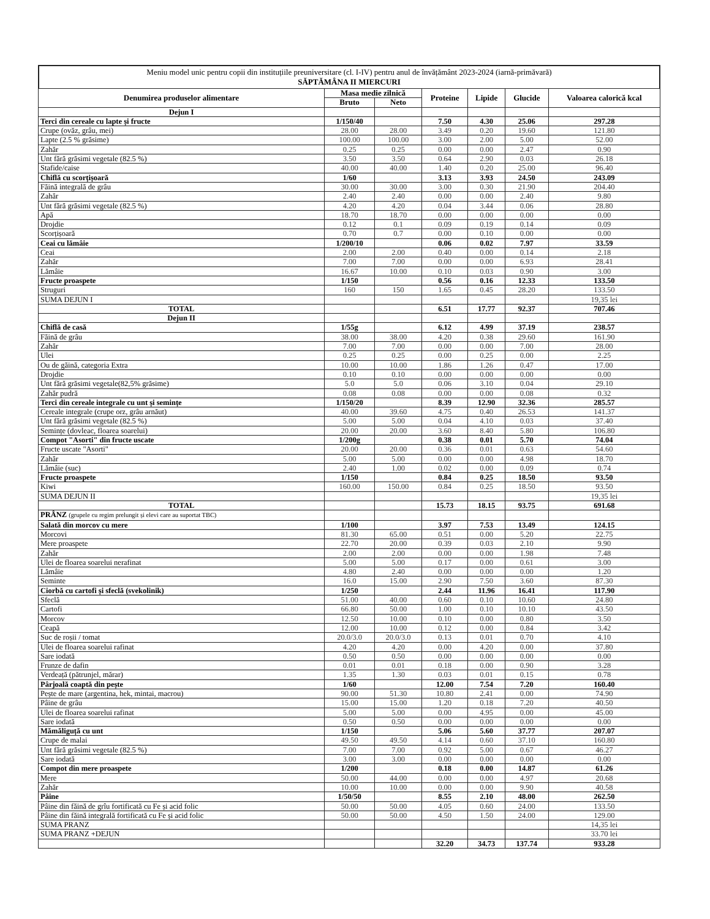Meniu model unic pentru copii din instituțiile preuniversitare (cl. I-IV) pentru anul de învățământ 2023-2024 (iarnă-primăvară)
SĂPTĂMÂNA II MIERCURI
| Denumirea produselor alimentare | Masa medie zilnică | | Proteine | Lipide | Glucide | Valoarea calorică kcal |
| --- | --- | --- | --- | --- | --- | --- |
| | Bruto | Neto | | | | |
| Dejun I | | | | | | |
| Terci din cereale cu lapte și fructe | 1/150/40 | | 7.50 | 4.30 | 25.06 | 297.28 |
| Crupe (ovăz, grâu, mei) | 28.00 | 28.00 | 3.49 | 0.20 | 19.60 | 121.80 |
| Lapte (2.5 % grăsime) | 100.00 | 100.00 | 3.00 | 2.00 | 5.00 | 52.00 |
| Zahăr | 0.25 | 0.25 | 0.00 | 0.00 | 2.47 | 0.90 |
| Unt fără grăsimi vegetale (82.5 %) | 3.50 | 3.50 | 0.64 | 2.90 | 0.03 | 26.18 |
| Stafide/caise | 40.00 | 40.00 | 1.40 | 0.20 | 25.00 | 96.40 |
| Chiflă cu scorțișoară | 1/60 | | 3.13 | 3.93 | 24.50 | 243.09 |
| Făină integrală de grâu | 30.00 | 30.00 | 3.00 | 0.30 | 21.90 | 204.40 |
| Zahăr | 2.40 | 2.40 | 0.00 | 0.00 | 2.40 | 9.80 |
| Unt fără grăsimi vegetale (82.5 %) | 4.20 | 4.20 | 0.04 | 3.44 | 0.06 | 28.80 |
| Apă | 18.70 | 18.70 | 0.00 | 0.00 | 0.00 | 0.00 |
| Drojdie | 0.12 | 0.1 | 0.09 | 0.19 | 0.14 | 0.09 |
| Scorțișoară | 0.70 | 0.7 | 0.00 | 0.10 | 0.00 | 0.00 |
| Ceai cu lămâie | 1/200/10 | | 0.06 | 0.02 | 7.97 | 33.59 |
| Ceai | 2.00 | 2.00 | 0.40 | 0.00 | 0.14 | 2.18 |
| Zahăr | 7.00 | 7.00 | 0.00 | 0.00 | 6.93 | 28.41 |
| Lămâie | 16.67 | 10.00 | 0.10 | 0.03 | 0.90 | 3.00 |
| Fructe proaspete | 1/150 | | 0.56 | 0.16 | 12.33 | 133.50 |
| Struguri | 160 | 150 | 1.65 | 0.45 | 28.20 | 133.50 |
| SUMA DEJUN I | | | | | | 19,35 lei |
| TOTAL | | | 6.51 | 17.77 | 92.37 | 707.46 |
| Dejun II | | | | | | |
| Chiflă de casă | 1/55g | | 6.12 | 4.99 | 37.19 | 238.57 |
| Făină de grâu | 38.00 | 38.00 | 4.20 | 0.38 | 29.60 | 161.90 |
| Zahăr | 7.00 | 7.00 | 0.00 | 0.00 | 7.00 | 28.00 |
| Ulei | 0.25 | 0.25 | 0.00 | 0.25 | 0.00 | 2.25 |
| Ou de găină, categoria Extra | 10.00 | 10.00 | 1.86 | 1.26 | 0.47 | 17.00 |
| Drojdie | 0.10 | 0.10 | 0.00 | 0.00 | 0.00 | 0.00 |
| Unt fără grăsimi vegetale(82,5% grăsime) | 5.0 | 5.0 | 0.06 | 3.10 | 0.04 | 29.10 |
| Zahăr pudră | 0.08 | 0.08 | 0.00 | 0.00 | 0.08 | 0.32 |
| Terci din cereale integrale cu unt și semințe | 1/150/20 | | 8.39 | 12.90 | 32.36 | 285.57 |
| Cereale integrale (crupe orz, grâu arnăut) | 40.00 | 39.60 | 4.75 | 0.40 | 26.53 | 141.37 |
| Unt fără grăsimi vegetale (82.5 %) | 5.00 | 5.00 | 0.04 | 4.10 | 0.03 | 37.40 |
| Semințe (dovleac, floarea soarelui) | 20.00 | 20.00 | 3.60 | 8.40 | 5.80 | 106.80 |
| Compot "Asorti" din fructe uscate | 1/200g | | 0.38 | 0.01 | 5.70 | 74.04 |
| Fructe uscate "Asorti" | 20.00 | 20.00 | 0.36 | 0.01 | 0.63 | 54.60 |
| Zahăr | 5.00 | 5.00 | 0.00 | 0.00 | 4.98 | 18.70 |
| Lămâie (suc) | 2.40 | 1.00 | 0.02 | 0.00 | 0.09 | 0.74 |
| Fructe proaspete | 1/150 | | 0.84 | 0.25 | 18.50 | 93.50 |
| Kiwi | 160.00 | 150.00 | 0.84 | 0.25 | 18.50 | 93.50 |
| SUMA DEJUN II | | | | | | 19,35 lei |
| TOTAL | | | 15.73 | 18.15 | 93.75 | 691.68 |
| PRÂNZ (grupele cu regim prelungit și elevi care au suportat TBC) | | | | | | |
| Salată din morcov cu mere | 1/100 | | 3.97 | 7.53 | 13.49 | 124.15 |
| Morcovi | 81.30 | 65.00 | 0.51 | 0.00 | 5.20 | 22.75 |
| Mere proaspete | 22.70 | 20.00 | 0.39 | 0.03 | 2.10 | 9.90 |
| Zahăr | 2.00 | 2.00 | 0.00 | 0.00 | 1.98 | 7.48 |
| Ulei de floarea soarelui nerafinat | 5.00 | 5.00 | 0.17 | 0.00 | 0.61 | 3.00 |
| Lămâie | 4.80 | 2.40 | 0.00 | 0.00 | 0.00 | 1.20 |
| Seminte | 16.0 | 15.00 | 2.90 | 7.50 | 3.60 | 87.30 |
| Ciorbă cu cartofi și sfeclă (svekolinik) | 1/250 | | 2.44 | 11.96 | 16.41 | 117.90 |
| Sfeclă | 51.00 | 40.00 | 0.60 | 0.10 | 10.60 | 24.80 |
| Cartofi | 66.80 | 50.00 | 1.00 | 0.10 | 10.10 | 43.50 |
| Morcov | 12.50 | 10.00 | 0.10 | 0.00 | 0.80 | 3.50 |
| Ceapă | 12.00 | 10.00 | 0.12 | 0.00 | 0.84 | 3.42 |
| Suc de roșii / tomat | 20.0/3.0 | 20.0/3.0 | 0.13 | 0.01 | 0.70 | 4.10 |
| Ulei de floarea soarelui rafinat | 4.20 | 4.20 | 0.00 | 4.20 | 0.00 | 37.80 |
| Sare iodată | 0.50 | 0.50 | 0.00 | 0.00 | 0.00 | 0.00 |
| Frunze de dafin | 0.01 | 0.01 | 0.18 | 0.00 | 0.90 | 3.28 |
| Verdeață (pătrunjel, mărar) | 1.35 | 1.30 | 0.03 | 0.01 | 0.15 | 0.78 |
| Pârjoală coaptă din pește | 1/60 | | 12.00 | 7.54 | 7.20 | 160.40 |
| Pește de mare (argentina, hek, mintai, macrou) | 90.00 | 51.30 | 10.80 | 2.41 | 0.00 | 74.90 |
| Pâine de grâu | 15.00 | 15.00 | 1.20 | 0.18 | 7.20 | 40.50 |
| Ulei de floarea soarelui rafinat | 5.00 | 5.00 | 0.00 | 4.95 | 0.00 | 45.00 |
| Sare iodată | 0.50 | 0.50 | 0.00 | 0.00 | 0.00 | 0.00 |
| Mămăliguță cu unt | 1/150 | | 5.06 | 5.60 | 37.77 | 207.07 |
| Crupe de malai | 49.50 | 49.50 | 4.14 | 0.60 | 37.10 | 160.80 |
| Unt fără grăsimi vegetale (82.5 %) | 7.00 | 7.00 | 0.92 | 5.00 | 0.67 | 46.27 |
| Sare iodată | 3.00 | 3.00 | 0.00 | 0.00 | 0.00 | 0.00 |
| Compot din mere proaspete | 1/200 | | 0.18 | 0.00 | 14.87 | 61.26 |
| Mere | 50.00 | 44.00 | 0.00 | 0.00 | 4.97 | 20.68 |
| Zahăr | 10.00 | 10.00 | 0.00 | 0.00 | 9.90 | 40.58 |
| Pâine | 1/50/50 | | 8.55 | 2.10 | 48.00 | 262.50 |
| Pâine din făină de grîu fortificată cu Fe și acid folic | 50.00 | 50.00 | 4.05 | 0.60 | 24.00 | 133.50 |
| Pâine din făină integrală fortificată cu Fe și acid folic | 50.00 | 50.00 | 4.50 | 1.50 | 24.00 | 129.00 |
| SUMA PRANZ | | | | | | 14,35 lei |
| SUMA PRANZ +DEJUN | | | | | | 33.70 lei |
| | | | 32.20 | 34.73 | 137.74 | 933.28 |